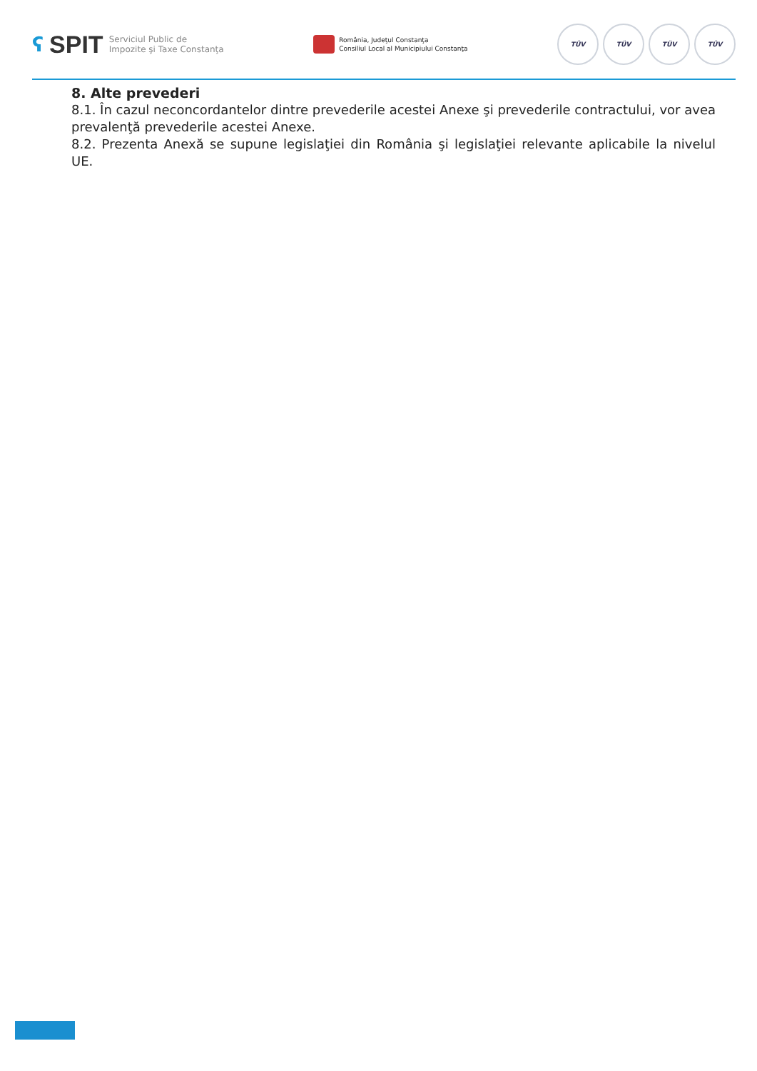ʕ SPIT
Serviciul Public de
Impozite şi Taxe Constanţa
România, Judeţul Constanţa
Consiliul Local al Municipiului Constanţa
TÜV TÜV TÜV TÜV
8. Alte prevederi
8.1. În cazul neconcordantelor dintre prevederile acestei Anexe şi prevederile contractului, vor avea prevalenţă prevederile acestei Anexe.
8.2. Prezenta Anexă se supune legislaţiei din România şi legislaţiei relevante aplicabile la nivelul UE.